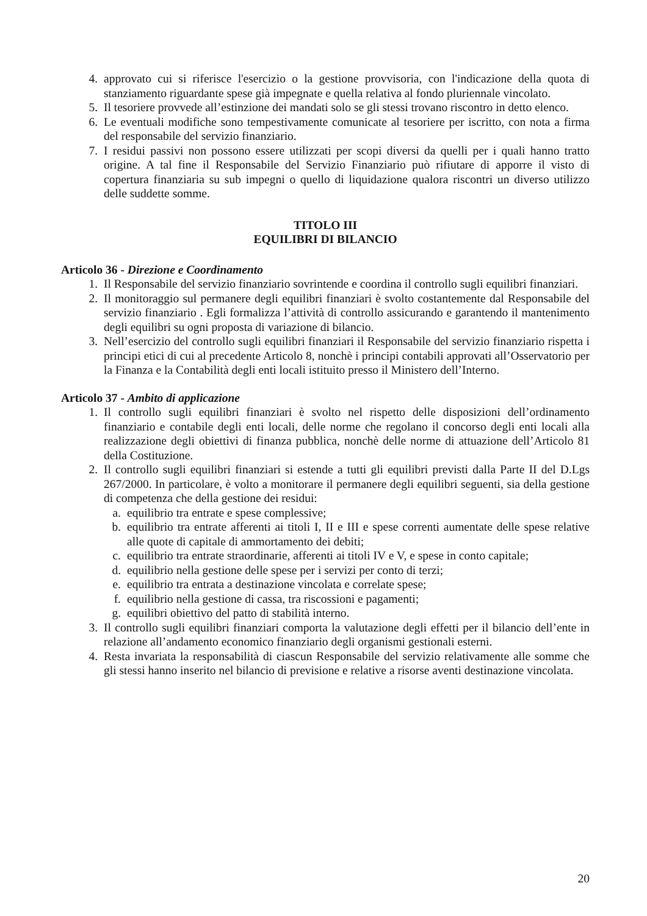4. approvato cui si riferisce l'esercizio o la gestione provvisoria, con l'indicazione della quota di stanziamento riguardante spese già impegnate e quella relativa al fondo pluriennale vincolato.
5. Il tesoriere provvede all’estinzione dei mandati solo se gli stessi trovano riscontro in detto elenco.
6. Le eventuali modifiche sono tempestivamente comunicate al tesoriere per iscritto, con nota a firma del responsabile del servizio finanziario.
7. I residui passivi non possono essere utilizzati per scopi diversi da quelli per i quali hanno tratto origine. A tal fine il Responsabile del Servizio Finanziario può rifiutare di apporre il visto di copertura finanziaria su sub impegni o quello di liquidazione qualora riscontri un diverso utilizzo delle suddette somme.
TITOLO III
EQUILIBRI DI BILANCIO
Articolo 36 - Direzione e Coordinamento
1. Il Responsabile del servizio finanziario sovrintende e coordina il controllo sugli equilibri finanziari.
2. Il monitoraggio sul permanere degli equilibri finanziari è svolto costantemente dal Responsabile del servizio finanziario . Egli formalizza l’attività di controllo assicurando e garantendo il mantenimento degli equilibri su ogni proposta di variazione di bilancio.
3. Nell’esercizio del controllo sugli equilibri finanziari il Responsabile del servizio finanziario rispetta i principi etici di cui al precedente Articolo 8, nonchè i principi contabili approvati all’Osservatorio per la Finanza e la Contabilità degli enti locali istituito presso il Ministero dell’Interno.
Articolo 37 - Ambito di applicazione
1. Il controllo sugli equilibri finanziari è svolto nel rispetto delle disposizioni dell’ordinamento finanziario e contabile degli enti locali, delle norme che regolano il concorso degli enti locali alla realizzazione degli obiettivi di finanza pubblica, nonchè delle norme di attuazione dell’Articolo 81 della Costituzione.
2. Il controllo sugli equilibri finanziari si estende a tutti gli equilibri previsti dalla Parte II del D.Lgs 267/2000. In particolare, è volto a monitorare il permanere degli equilibri seguenti, sia della gestione di competenza che della gestione dei residui:
a. equilibrio tra entrate e spese complessive;
b. equilibrio tra entrate afferenti ai titoli I, II e III e spese correnti aumentate delle spese relative alle quote di capitale di ammortamento dei debiti;
c. equilibrio tra entrate straordinarie, afferenti ai titoli IV e V, e spese in conto capitale;
d. equilibrio nella gestione delle spese per i servizi per conto di terzi;
e. equilibrio tra entrata a destinazione vincolata e correlate spese;
f. equilibrio nella gestione di cassa, tra riscossioni e pagamenti;
g. equilibri obiettivo del patto di stabilità interno.
3. Il controllo sugli equilibri finanziari comporta la valutazione degli effetti per il bilancio dell’ente in relazione all’andamento economico finanziario degli organismi gestionali esterni.
4. Resta invariata la responsabilità di ciascun Responsabile del servizio relativamente alle somme che gli stessi hanno inserito nel bilancio di previsione e relative a risorse aventi destinazione vincolata.
20